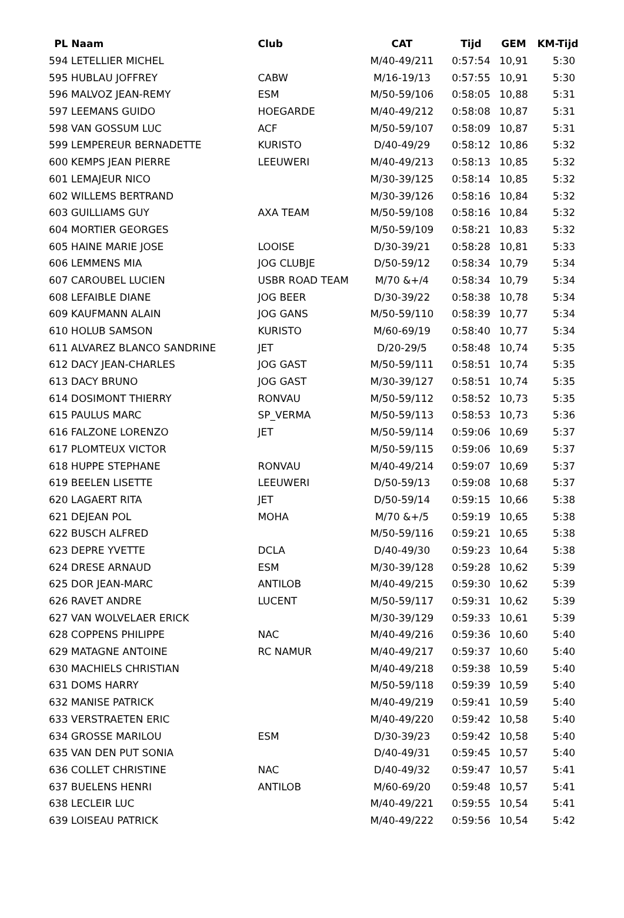| PL | Naam | Club | CAT | Tijd | GEM | KM-Tijd |
| --- | --- | --- | --- | --- | --- | --- |
| 594 | LETELLIER MICHEL | | M/40-49/211 | 0:57:54 | 10,91 | 5:30 |
| 595 | HUBLAU JOFFREY | CABW | M/16-19/13 | 0:57:55 | 10,91 | 5:30 |
| 596 | MALVOZ JEAN-REMY | ESM | M/50-59/106 | 0:58:05 | 10,88 | 5:31 |
| 597 | LEEMANS GUIDO | HOEGARDE | M/40-49/212 | 0:58:08 | 10,87 | 5:31 |
| 598 | VAN GOSSUM LUC | ACF | M/50-59/107 | 0:58:09 | 10,87 | 5:31 |
| 599 | LEMPEREUR BERNADETTE | KURISTO | D/40-49/29 | 0:58:12 | 10,86 | 5:32 |
| 600 | KEMPS JEAN PIERRE | LEEUWERI | M/40-49/213 | 0:58:13 | 10,85 | 5:32 |
| 601 | LEMAJEUR NICO | | M/30-39/125 | 0:58:14 | 10,85 | 5:32 |
| 602 | WILLEMS BERTRAND | | M/30-39/126 | 0:58:16 | 10,84 | 5:32 |
| 603 | GUILLIAMS GUY | AXA TEAM | M/50-59/108 | 0:58:16 | 10,84 | 5:32 |
| 604 | MORTIER GEORGES | | M/50-59/109 | 0:58:21 | 10,83 | 5:32 |
| 605 | HAINE MARIE JOSE | LOOISE | D/30-39/21 | 0:58:28 | 10,81 | 5:33 |
| 606 | LEMMENS MIA | JOG CLUBJE | D/50-59/12 | 0:58:34 | 10,79 | 5:34 |
| 607 | CAROUBEL LUCIEN | USBR ROAD TEAM | M/70 &+/4 | 0:58:34 | 10,79 | 5:34 |
| 608 | LEFAIBLE DIANE | JOG BEER | D/30-39/22 | 0:58:38 | 10,78 | 5:34 |
| 609 | KAUFMANN ALAIN | JOG GANS | M/50-59/110 | 0:58:39 | 10,77 | 5:34 |
| 610 | HOLUB SAMSON | KURISTO | M/60-69/19 | 0:58:40 | 10,77 | 5:34 |
| 611 | ALVAREZ BLANCO SANDRINE | JET | D/20-29/5 | 0:58:48 | 10,74 | 5:35 |
| 612 | DACY JEAN-CHARLES | JOG GAST | M/50-59/111 | 0:58:51 | 10,74 | 5:35 |
| 613 | DACY BRUNO | JOG GAST | M/30-39/127 | 0:58:51 | 10,74 | 5:35 |
| 614 | DOSIMONT THIERRY | RONVAU | M/50-59/112 | 0:58:52 | 10,73 | 5:35 |
| 615 | PAULUS MARC | SP_VERMA | M/50-59/113 | 0:58:53 | 10,73 | 5:36 |
| 616 | FALZONE LORENZO | JET | M/50-59/114 | 0:59:06 | 10,69 | 5:37 |
| 617 | PLOMTEUX VICTOR | | M/50-59/115 | 0:59:06 | 10,69 | 5:37 |
| 618 | HUPPE STEPHANE | RONVAU | M/40-49/214 | 0:59:07 | 10,69 | 5:37 |
| 619 | BEELEN LISETTE | LEEUWERI | D/50-59/13 | 0:59:08 | 10,68 | 5:37 |
| 620 | LAGAERT RITA | JET | D/50-59/14 | 0:59:15 | 10,66 | 5:38 |
| 621 | DEJEAN POL | MOHA | M/70 &+/5 | 0:59:19 | 10,65 | 5:38 |
| 622 | BUSCH ALFRED | | M/50-59/116 | 0:59:21 | 10,65 | 5:38 |
| 623 | DEPRE YVETTE | DCLA | D/40-49/30 | 0:59:23 | 10,64 | 5:38 |
| 624 | DRESE ARNAUD | ESM | M/30-39/128 | 0:59:28 | 10,62 | 5:39 |
| 625 | DOR JEAN-MARC | ANTILOB | M/40-49/215 | 0:59:30 | 10,62 | 5:39 |
| 626 | RAVET ANDRE | LUCENT | M/50-59/117 | 0:59:31 | 10,62 | 5:39 |
| 627 | VAN WOLVELAER ERICK | | M/30-39/129 | 0:59:33 | 10,61 | 5:39 |
| 628 | COPPENS PHILIPPE | NAC | M/40-49/216 | 0:59:36 | 10,60 | 5:40 |
| 629 | MATAGNE ANTOINE | RC NAMUR | M/40-49/217 | 0:59:37 | 10,60 | 5:40 |
| 630 | MACHIELS CHRISTIAN | | M/40-49/218 | 0:59:38 | 10,59 | 5:40 |
| 631 | DOMS HARRY | | M/50-59/118 | 0:59:39 | 10,59 | 5:40 |
| 632 | MANISE PATRICK | | M/40-49/219 | 0:59:41 | 10,59 | 5:40 |
| 633 | VERSTRAETEN ERIC | | M/40-49/220 | 0:59:42 | 10,58 | 5:40 |
| 634 | GROSSE MARILOU | ESM | D/30-39/23 | 0:59:42 | 10,58 | 5:40 |
| 635 | VAN DEN PUT SONIA | | D/40-49/31 | 0:59:45 | 10,57 | 5:40 |
| 636 | COLLET CHRISTINE | NAC | D/40-49/32 | 0:59:47 | 10,57 | 5:41 |
| 637 | BUELENS HENRI | ANTILOB | M/60-69/20 | 0:59:48 | 10,57 | 5:41 |
| 638 | LECLEIR LUC | | M/40-49/221 | 0:59:55 | 10,54 | 5:41 |
| 639 | LOISEAU PATRICK | | M/40-49/222 | 0:59:56 | 10,54 | 5:42 |